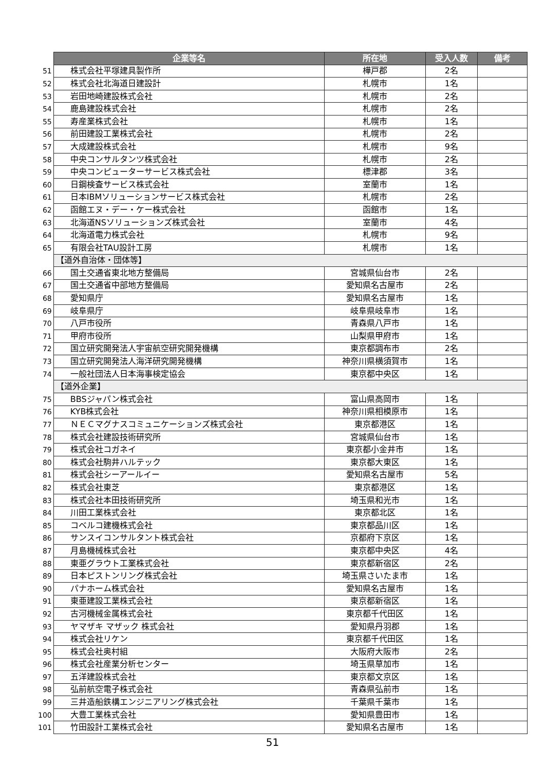| | 企業等名 | 所在地 | 受入人数 | 備考 |
| 51 | 株式会社平塚建具製作所 | 樺戸郡 | 2名 | |
| 52 | 株式会社北海道日建設計 | 札幌市 | 1名 | |
| 53 | 岩田地崎建設株式会社 | 札幌市 | 2名 | |
| 54 | 鹿島建設株式会社 | 札幌市 | 2名 | |
| 55 | 寿産業株式会社 | 札幌市 | 1名 | |
| 56 | 前田建設工業株式会社 | 札幌市 | 2名 | |
| 57 | 大成建設株式会社 | 札幌市 | 9名 | |
| 58 | 中央コンサルタンツ株式会社 | 札幌市 | 2名 | |
| 59 | 中央コンピューターサービス株式会社 | 標津郡 | 3名 | |
| 60 | 日鋼検査サービス株式会社 | 室蘭市 | 1名 | |
| 61 | 日本IBMソリューションサービス株式会社 | 札幌市 | 2名 | |
| 62 | 函館エヌ・デー・ケー株式会社 | 函館市 | 1名 | |
| 63 | 北海道NSソリューションズ株式会社 | 室蘭市 | 4名 | |
| 64 | 北海道電力株式会社 | 札幌市 | 9名 | |
| 65 | 有限会社TAU設計工房 | 札幌市 | 1名 | |
| | 【道外自治体・団体等】 | | | |
| 66 | 国土交通省東北地方整備局 | 宮城県仙台市 | 2名 | |
| 67 | 国土交通省中部地方整備局 | 愛知県名古屋市 | 2名 | |
| 68 | 愛知県庁 | 愛知県名古屋市 | 1名 | |
| 69 | 岐阜県庁 | 岐阜県岐阜市 | 1名 | |
| 70 | 八戸市役所 | 青森県八戸市 | 1名 | |
| 71 | 甲府市役所 | 山梨県甲府市 | 1名 | |
| 72 | 国立研究開発法人宇宙航空研究開発機構 | 東京都調布市 | 2名 | |
| 73 | 国立研究開発法人海洋研究開発機構 | 神奈川県横須賀市 | 1名 | |
| 74 | 一般社団法人日本海事検定協会 | 東京都中央区 | 1名 | |
| | 【道外企業】 | | | |
| 75 | BBSジャパン株式会社 | 富山県高岡市 | 1名 | |
| 76 | KYB株式会社 | 神奈川県相模原市 | 1名 | |
| 77 | ＮＥＣマグナスコミュニケーションズ株式会社 | 東京都港区 | 1名 | |
| 78 | 株式会社建設技術研究所 | 宮城県仙台市 | 1名 | |
| 79 | 株式会社コガネイ | 東京都小金井市 | 1名 | |
| 80 | 株式会社駒井ハルテック | 東京都大東区 | 1名 | |
| 81 | 株式会社シーアールイー | 愛知県名古屋市 | 5名 | |
| 82 | 株式会社東芝 | 東京都港区 | 1名 | |
| 83 | 株式会社本田技術研究所 | 埼玉県和光市 | 1名 | |
| 84 | 川田工業株式会社 | 東京都北区 | 1名 | |
| 85 | コベルコ建機株式会社 | 東京都品川区 | 1名 | |
| 86 | サンスイコンサルタント株式会社 | 京都府下京区 | 1名 | |
| 87 | 月島機械株式会社 | 東京都中央区 | 4名 | |
| 88 | 東亜グラウト工業株式会社 | 東京都新宿区 | 2名 | |
| 89 | 日本ピストンリング株式会社 | 埼玉県さいたま市 | 1名 | |
| 90 | パナホーム株式会社 | 愛知県名古屋市 | 1名 | |
| 91 | 東亜建設工業株式会社 | 東京都新宿区 | 1名 | |
| 92 | 古河機械金属株式会社 | 東京都千代田区 | 1名 | |
| 93 | ヤマザキ マザック 株式会社 | 愛知県丹羽郡 | 1名 | |
| 94 | 株式会社リケン | 東京都千代田区 | 1名 | |
| 95 | 株式会社奥村組 | 大阪府大阪市 | 2名 | |
| 96 | 株式会社産業分析センター | 埼玉県草加市 | 1名 | |
| 97 | 五洋建設株式会社 | 東京都文京区 | 1名 | |
| 98 | 弘前航空電子株式会社 | 青森県弘前市 | 1名 | |
| 99 | 三井造船鉄構エンジニアリング株式会社 | 千葉県千葉市 | 1名 | |
| 100 | 大豊工業株式会社 | 愛知県豊田市 | 1名 | |
| 101 | 竹田設計工業株式会社 | 愛知県名古屋市 | 1名 | |
51